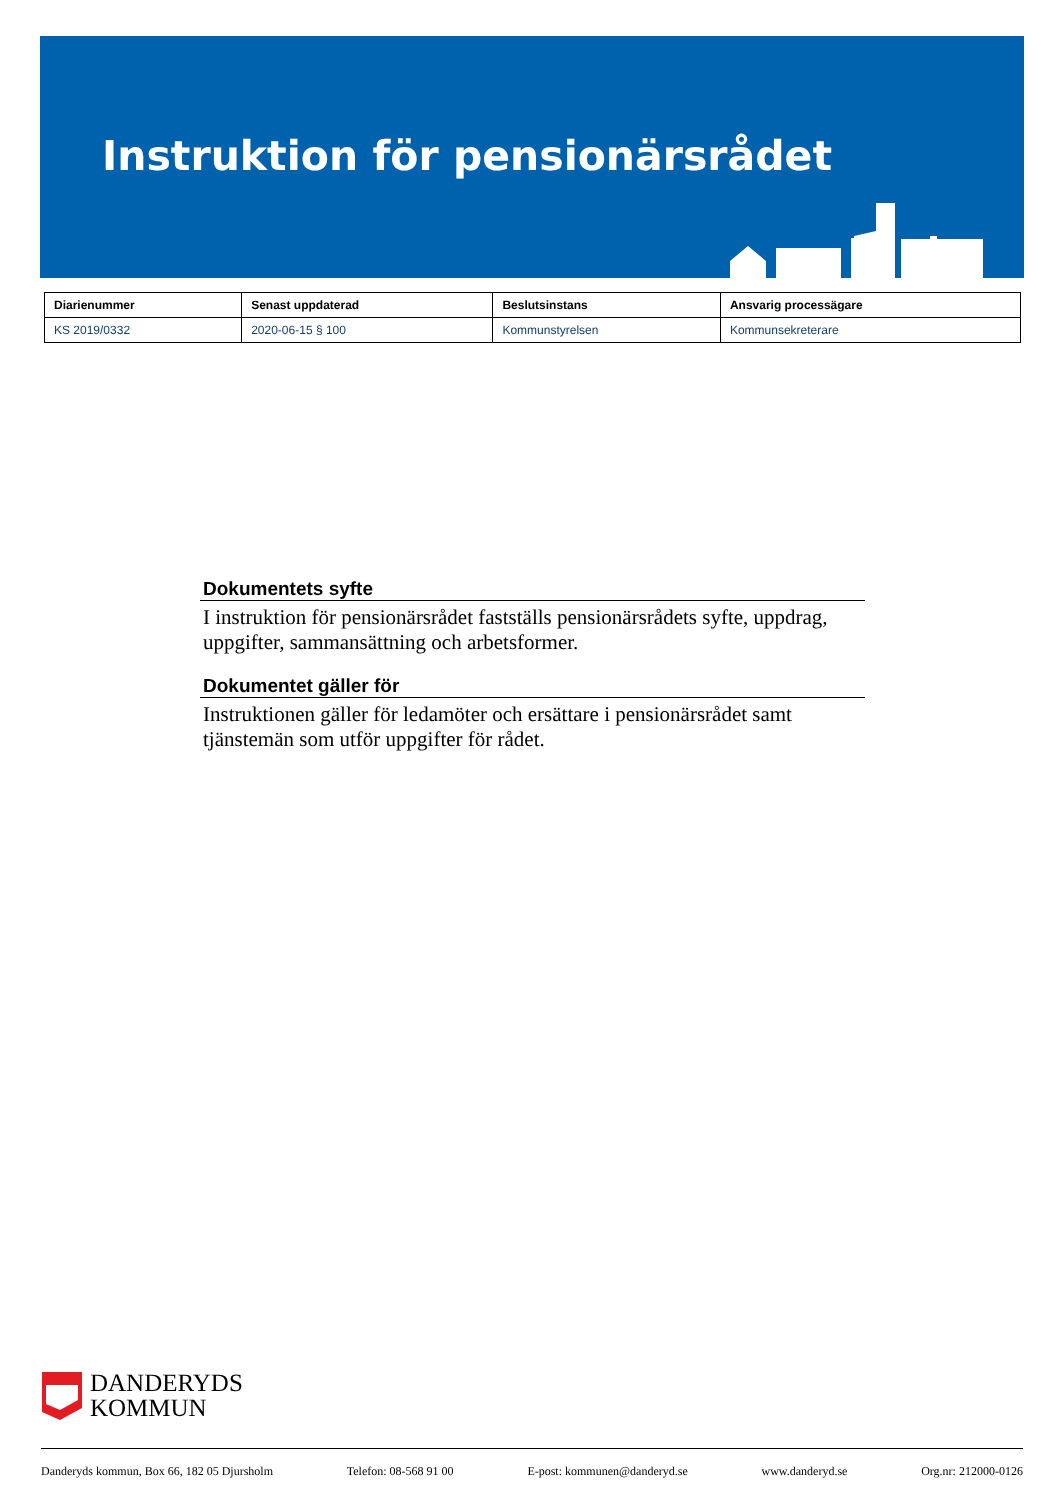Instruktion för pensionärsrådet
| Diarienummer | Senast uppdaterad | Beslutsinstans | Ansvarig processägare |
| --- | --- | --- | --- |
| KS 2019/0332 | 2020-06-15 § 100 | Kommunstyrelsen | Kommunsekreterare |
Dokumentets syfte
I instruktion för pensionärsrådet fastställs pensionärsrådets syfte, uppdrag, uppgifter, sammansättning och arbetsformer.
Dokumentet gäller för
Instruktionen gäller för ledamöter och ersättare i pensionärsrådet samt tjänstemän som utför uppgifter för rådet.
DANDERYDS
KOMMUN
Danderyds kommun, Box 66, 182 05 Djursholm Telefon: 08-568 91 00 E-post: kommunen@danderyd.se www.danderyd.se Org.nr: 212000-0126